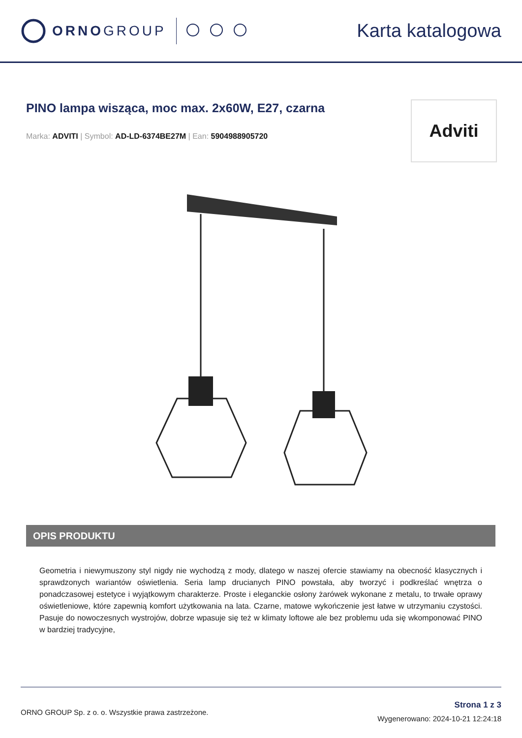ORNOGROUP
Karta katalogowa
PINO lampa wisząca, moc max. 2x60W, E27, czarna
Marka: ADVITI | Symbol: AD-LD-6374BE27M | Ean: 5904988905720
Adviti
OPIS PRODUKTU
Geometria i niewymuszony styl nigdy nie wychodzą z mody, dlatego w naszej ofercie stawiamy na obecność klasycznych i sprawdzonych wariantów oświetlenia. Seria lamp drucianych PINO powstała, aby tworzyć i podkreślać wnętrza o ponadczasowej estetyce i wyjątkowym charakterze. Proste i eleganckie osłony żarówek wykonane z metalu, to trwałe oprawy oświetleniowe, które zapewnią komfort użytkowania na lata. Czarne, matowe wykończenie jest łatwe w utrzymaniu czystości. Pasuje do nowoczesnych wystrojów, dobrze wpasuje się też w klimaty loftowe ale bez problemu uda się wkomponować PINO w bardziej tradycyjne,
ORNO GROUP Sp. z o. o. Wszystkie prawa zastrzeżone.
Strona 1 z 3
Wygenerowano: 2024-10-21 12:24:18